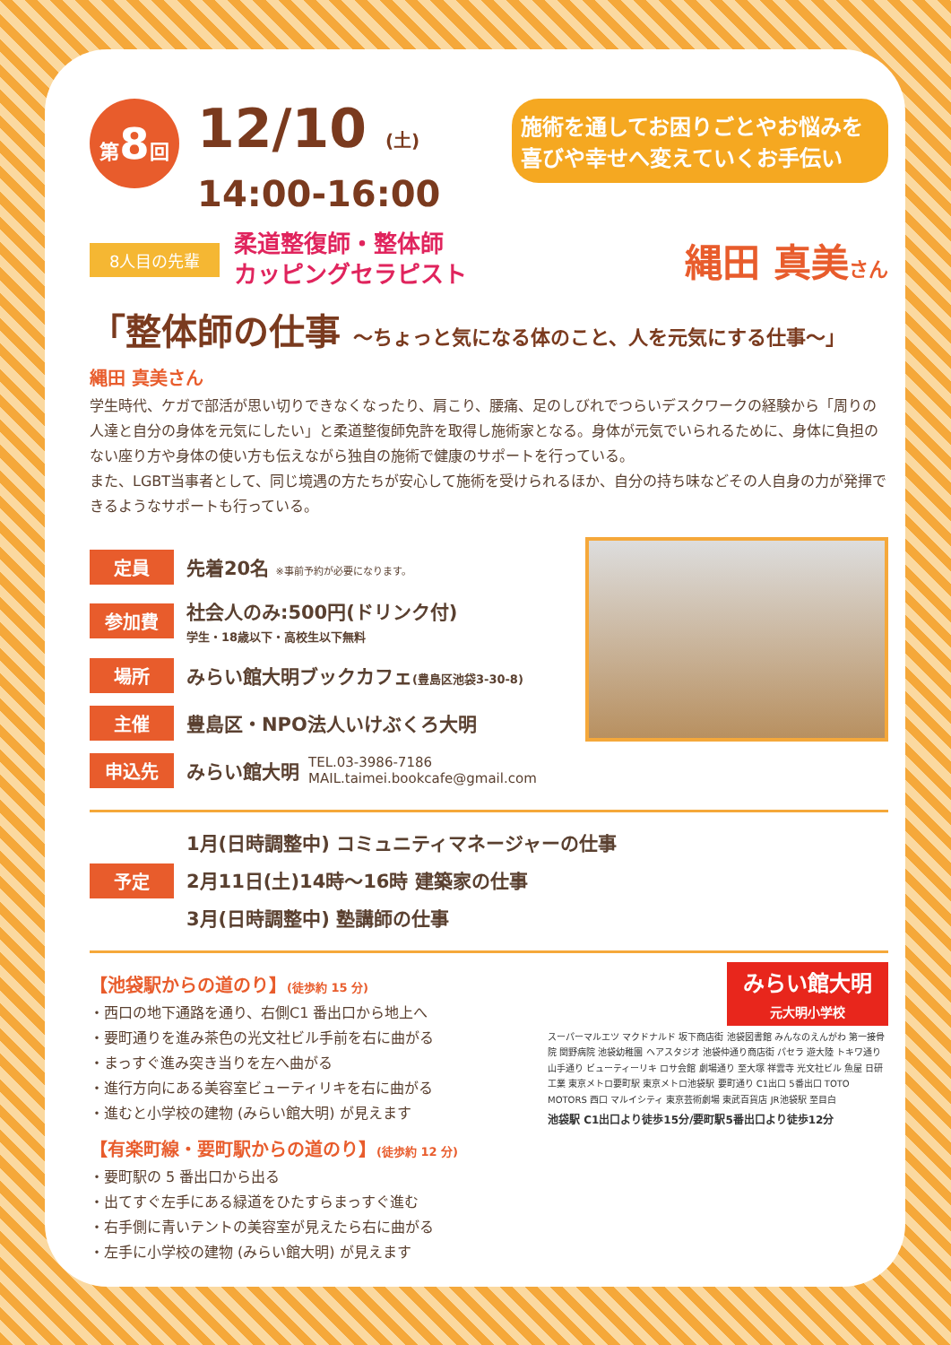施術を通してお困りごとやお悩みを
喜びや幸せへ変えていくお手伝い
第8回
12/10 (土)
14:00-16:00
8人目の先輩 柔道整復師・整体師
カッピングセラピスト 縄田 真美さん
「整体師の仕事 〜ちょっと気になる体のこと、人を元気にする仕事〜」
縄田 真美さん
学生時代、ケガで部活が思い切りできなくなったり、肩こり、腰痛、足のしびれでつらいデスクワークの経験から「周りの人達と自分の身体を元気にしたい」と柔道整復師免許を取得し施術家となる。身体が元気でいられるために、身体に負担のない座り方や身体の使い方も伝えながら独自の施術で健康のサポートを行っている。
また、LGBT当事者として、同じ境遇の方たちが安心して施術を受けられるほか、自分の持ち味などその人自身の力が発揮できるようなサポートも行っている。
定員 先着20名 ※事前予約が必要になります。
参加費 社会人のみ:500円(ドリンク付)
学生・18歳以下・高校生以下無料
場所 みらい館大明ブックカフェ(豊島区池袋3-30-8)
主催 豊島区・NPO法人いけぶくろ大明
申込先 みらい館大明 TEL.03-3986-7186
MAIL.taimei.bookcafe@gmail.com
予定 1月(日時調整中) コミュニティマネージャーの仕事
2月11日(土)14時〜16時 建築家の仕事
3月(日時調整中) 塾講師の仕事
【池袋駅からの道のり】(徒歩約 15 分)
・西口の地下通路を通り、右側C1 番出口から地上へ
・要町通りを進み茶色の光文社ビル手前を右に曲がる
・まっすぐ進み突き当りを左へ曲がる
・進行方向にある美容室ビューティリキを右に曲がる
・進むと小学校の建物 (みらい館大明) が見えます
【有楽町線・要町駅からの道のり】(徒歩約 12 分)
・要町駅の 5 番出口から出る
・出てすぐ左手にある緑道をひたすらまっすぐ進む
・右手側に青いテントの美容室が見えたら右に曲がる
・左手に小学校の建物 (みらい館大明) が見えます
みらい館大明
元大明小学校
スーパーマルエツ マクドナルド 坂下商店街 池袋図書館 みんなのえんがわ 第一接骨院 関野病院 池袋幼稚園 ヘアスタジオ 池袋仲通り商店街 パセラ 遊大陸 トキワ通り 山手通り ビューティーリキ ロサ会館 劇場通り 至大塚 祥雲寺 光文社ビル 魚屋 日研工業 東京メトロ要町駅 東京メトロ池袋駅 要町通り C1出口 5番出口 TOTO MOTORS 西口 マルイシティ 東京芸術劇場 東武百貨店 JR池袋駅 至目白
池袋駅 C1出口より徒歩15分/要町駅5番出口より徒歩12分